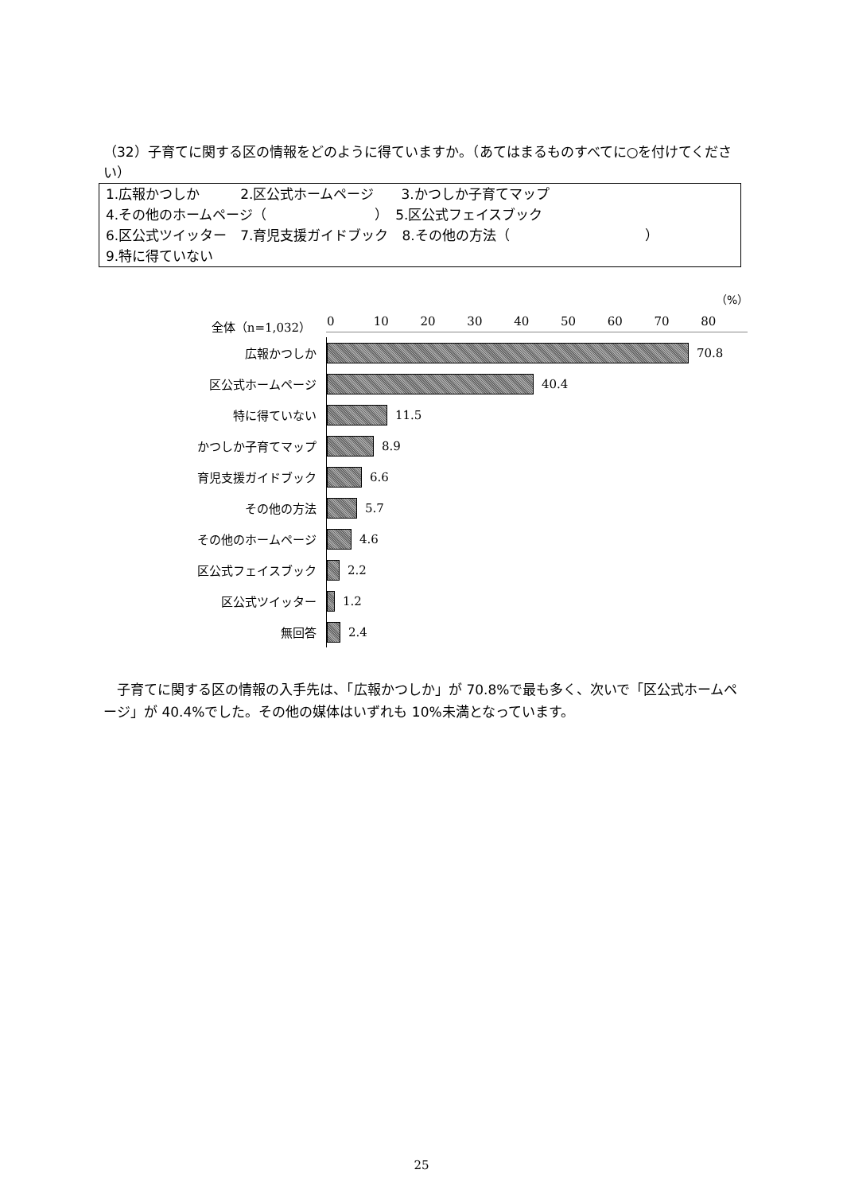（32）子育てに関する区の情報をどのように得ていますか。（あてはまるものすべてに○を付けてください）
1.広報かつしか　　　2.区公式ホームページ　　3.かつしか子育てマップ
4.その他のホームページ（　　　　　　　　）　5.区公式フェイスブック
6.区公式ツイッター　7.育児支援ガイドブック　8.その他の方法（　　　　　　　　　　）
9.特に得ていない
（%）
全体（n=1,032） 0 10 20 30 40 50 60 70 80
広報かつしか
70.8
区公式ホームページ
40.4
特に得ていない
11.5
かつしか子育てマップ
8.9
育児支援ガイドブック
6.6
その他の方法
5.7
その他のホームページ
4.6
区公式フェイスブック
2.2
区公式ツイッター
1.2
無回答
2.4
　子育てに関する区の情報の入手先は、「広報かつしか」が 70.8%で最も多く、次いで「区公式ホームページ」が 40.4%でした。その他の媒体はいずれも 10%未満となっています。
25